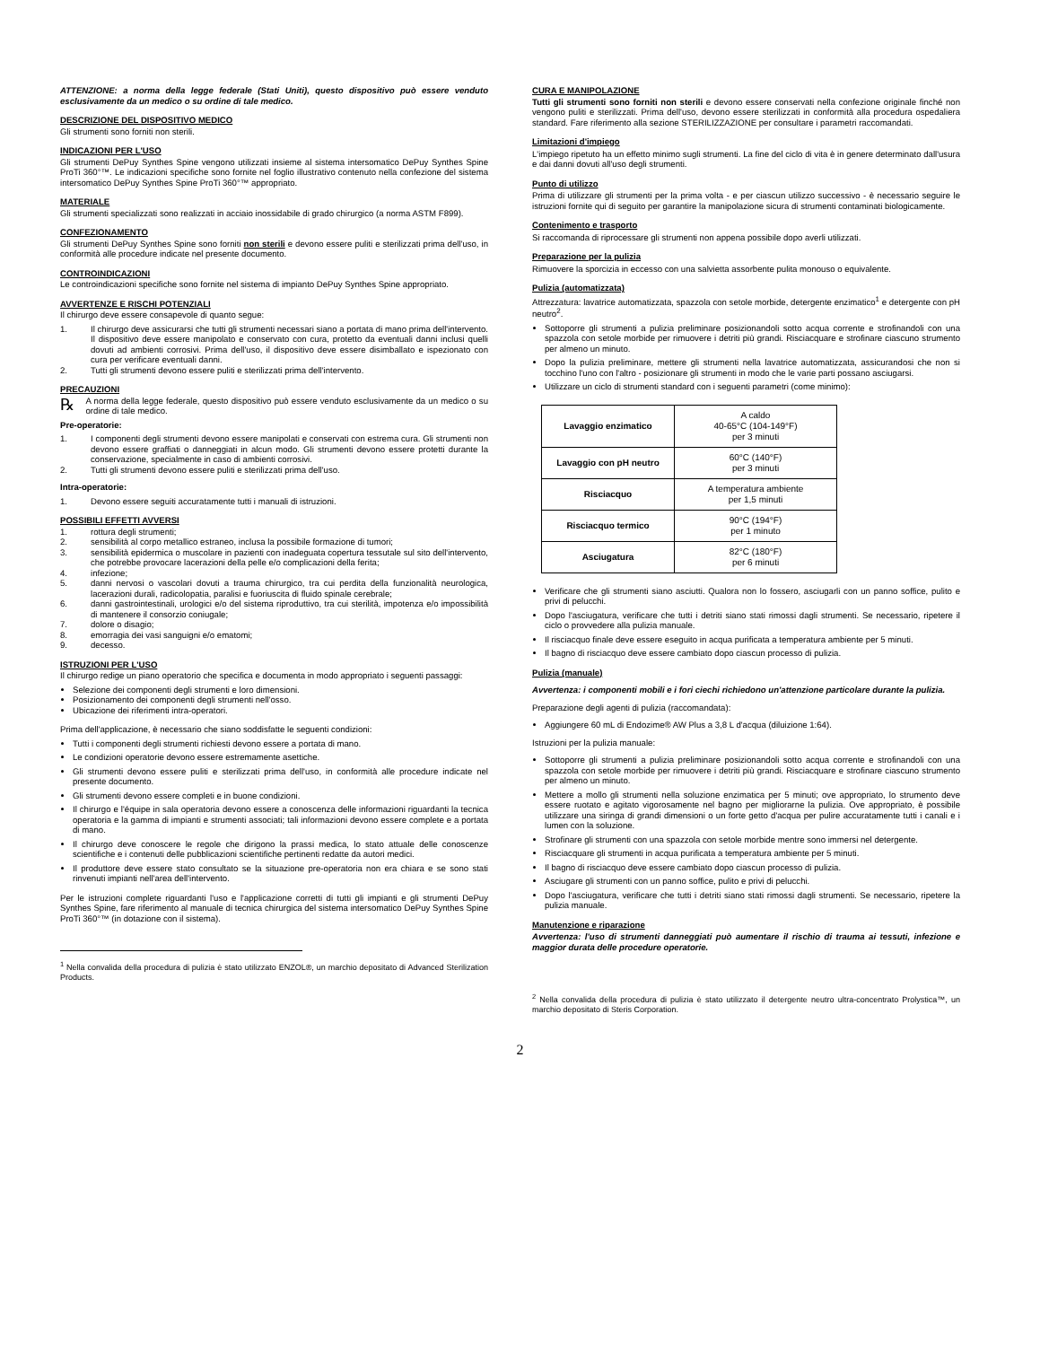ATTENZIONE: a norma della legge federale (Stati Uniti), questo dispositivo può essere venduto esclusivamente da un medico o su ordine di tale medico.
DESCRIZIONE DEL DISPOSITIVO MEDICO
Gli strumenti sono forniti non sterili.
INDICAZIONI PER L'USO
Gli strumenti DePuy Synthes Spine vengono utilizzati insieme al sistema intersomatico DePuy Synthes Spine ProTi 360°™. Le indicazioni specifiche sono fornite nel foglio illustrativo contenuto nella confezione del sistema intersomatico DePuy Synthes Spine ProTi 360°™ appropriato.
MATERIALE
Gli strumenti specializzati sono realizzati in acciaio inossidabile di grado chirurgico (a norma ASTM F899).
CONFEZIONAMENTO
Gli strumenti DePuy Synthes Spine sono forniti non sterili e devono essere puliti e sterilizzati prima dell'uso, in conformità alle procedure indicate nel presente documento.
CONTROINDICAZIONI
Le controindicazioni specifiche sono fornite nel sistema di impianto DePuy Synthes Spine appropriato.
AVVERTENZE E RISCHI POTENZIALI
Il chirurgo deve essere consapevole di quanto segue:
1. Il chirurgo deve assicurarsi che tutti gli strumenti necessari siano a portata di mano prima dell'intervento. Il dispositivo deve essere manipolato e conservato con cura, protetto da eventuali danni inclusi quelli dovuti ad ambienti corrosivi. Prima dell'uso, il dispositivo deve essere disimballato e ispezionato con cura per verificare eventuali danni.
2. Tutti gli strumenti devono essere puliti e sterilizzati prima dell'intervento.
PRECAUZIONI
℞ A norma della legge federale, questo dispositivo può essere venduto esclusivamente da un medico o su ordine di tale medico.
Pre-operatorie:
1. I componenti degli strumenti devono essere manipolati e conservati con estrema cura. Gli strumenti non devono essere graffiati o danneggiati in alcun modo. Gli strumenti devono essere protetti durante la conservazione, specialmente in caso di ambienti corrosivi.
2. Tutti gli strumenti devono essere puliti e sterilizzati prima dell'uso.
Intra-operatorie:
1. Devono essere seguiti accuratamente tutti i manuali di istruzioni.
POSSIBILI EFFETTI AVVERSI
1. rottura degli strumenti;
2. sensibilità al corpo metallico estraneo, inclusa la possibile formazione di tumori;
3. sensibilità epidermica o muscolare in pazienti con inadeguata copertura tessutale sul sito dell'intervento, che potrebbe provocare lacerazioni della pelle e/o complicazioni della ferita;
4. infezione;
5. danni nervosi o vascolari dovuti a trauma chirurgico, tra cui perdita della funzionalità neurologica, lacerazioni durali, radicolopatia, paralisi e fuoriuscita di fluido spinale cerebrale;
6. danni gastrointestinali, urologici e/o del sistema riproduttivo, tra cui sterilità, impotenza e/o impossibilità di mantenere il consorzio coniugale;
7. dolore o disagio;
8. emorragia dei vasi sanguigni e/o ematomi;
9. decesso.
ISTRUZIONI PER L'USO
Il chirurgo redige un piano operatorio che specifica e documenta in modo appropriato i seguenti passaggi:
Selezione dei componenti degli strumenti e loro dimensioni.
Posizionamento dei componenti degli strumenti nell'osso.
Ubicazione dei riferimenti intra-operatori.
Prima dell'applicazione, è necessario che siano soddisfatte le seguenti condizioni:
Tutti i componenti degli strumenti richiesti devono essere a portata di mano.
Le condizioni operatorie devono essere estremamente asettiche.
Gli strumenti devono essere puliti e sterilizzati prima dell'uso, in conformità alle procedure indicate nel presente documento.
Gli strumenti devono essere completi e in buone condizioni.
Il chirurgo e l'équipe in sala operatoria devono essere a conoscenza delle informazioni riguardanti la tecnica operatoria e la gamma di impianti e strumenti associati; tali informazioni devono essere complete e a portata di mano.
Il chirurgo deve conoscere le regole che dirigono la prassi medica, lo stato attuale delle conoscenze scientifiche e i contenuti delle pubblicazioni scientifiche pertinenti redatte da autori medici.
Il produttore deve essere stato consultato se la situazione pre-operatoria non era chiara e se sono stati rinvenuti impianti nell'area dell'intervento.
Per le istruzioni complete riguardanti l'uso e l'applicazione corretti di tutti gli impianti e gli strumenti DePuy Synthes Spine, fare riferimento al manuale di tecnica chirurgica del sistema intersomatico DePuy Synthes Spine ProTi 360°™ (in dotazione con il sistema).
<sup>1</sup> Nella convalida della procedura di pulizia è stato utilizzato ENZOL®, un marchio depositato di Advanced Sterilization Products.
CURA E MANIPOLAZIONE
Tutti gli strumenti sono forniti non sterili e devono essere conservati nella confezione originale finché non vengono puliti e sterilizzati. Prima dell'uso, devono essere sterilizzati in conformità alla procedura ospedaliera standard. Fare riferimento alla sezione STERILIZZAZIONE per consultare i parametri raccomandati.
Limitazioni d'impiego
L'impiego ripetuto ha un effetto minimo sugli strumenti. La fine del ciclo di vita è in genere determinato dall'usura e dai danni dovuti all'uso degli strumenti.
Punto di utilizzo
Prima di utilizzare gli strumenti per la prima volta - e per ciascun utilizzo successivo - è necessario seguire le istruzioni fornite qui di seguito per garantire la manipolazione sicura di strumenti contaminati biologicamente.
Contenimento e trasporto
Si raccomanda di riprocessare gli strumenti non appena possibile dopo averli utilizzati.
Preparazione per la pulizia
Rimuovere la sporcizia in eccesso con una salvietta assorbente pulita monouso o equivalente.
Pulizia (automatizzata)
Attrezzatura: lavatrice automatizzata, spazzola con setole morbide, detergente enzimatico<sup>1</sup> e detergente con pH neutro<sup>2</sup>.
Sottoporre gli strumenti a pulizia preliminare posizionandoli sotto acqua corrente e strofinandoli con una spazzola con setole morbide per rimuovere i detriti più grandi. Risciacquare e strofinare ciascuno strumento per almeno un minuto.
Dopo la pulizia preliminare, mettere gli strumenti nella lavatrice automatizzata, assicurandosi che non si tocchino l'uno con l'altro - posizionare gli strumenti in modo che le varie parti possano asciugarsi.
Utilizzare un ciclo di strumenti standard con i seguenti parametri (come minimo):
| Lavaggio enzimatico | A caldo 40-65°C (104-149°F) per 3 minuti |
| Lavaggio con pH neutro | 60°C (140°F) per 3 minuti |
| Risciacquo | A temperatura ambiente per 1,5 minuti |
| Risciacquo termico | 90°C (194°F) per 1 minuto |
| Asciugatura | 82°C (180°F) per 6 minuti |
Verificare che gli strumenti siano asciutti. Qualora non lo fossero, asciugarli con un panno soffice, pulito e privi di pelucchi.
Dopo l'asciugatura, verificare che tutti i detriti siano stati rimossi dagli strumenti. Se necessario, ripetere il ciclo o provvedere alla pulizia manuale.
Il risciacquo finale deve essere eseguito in acqua purificata a temperatura ambiente per 5 minuti.
Il bagno di risciacquo deve essere cambiato dopo ciascun processo di pulizia.
Pulizia (manuale)
Avvertenza: i componenti mobili e i fori ciechi richiedono un'attenzione particolare durante la pulizia.
Preparazione degli agenti di pulizia (raccomandata):
Aggiungere 60 mL di Endozime® AW Plus a 3,8 L d'acqua (diluizione 1:64).
Istruzioni per la pulizia manuale:
Sottoporre gli strumenti a pulizia preliminare posizionandoli sotto acqua corrente e strofinandoli con una spazzola con setole morbide per rimuovere i detriti più grandi. Risciacquare e strofinare ciascuno strumento per almeno un minuto.
Mettere a mollo gli strumenti nella soluzione enzimatica per 5 minuti; ove appropriato, lo strumento deve essere ruotato e agitato vigorosamente nel bagno per migliorarne la pulizia. Ove appropriato, è possibile utilizzare una siringa di grandi dimensioni o un forte getto d'acqua per pulire accuratamente tutti i canali e i lumen con la soluzione.
Strofinare gli strumenti con una spazzola con setole morbide mentre sono immersi nel detergente.
Risciacquare gli strumenti in acqua purificata a temperatura ambiente per 5 minuti.
Il bagno di risciacquo deve essere cambiato dopo ciascun processo di pulizia.
Asciugare gli strumenti con un panno soffice, pulito e privi di pelucchi.
Dopo l'asciugatura, verificare che tutti i detriti siano stati rimossi dagli strumenti. Se necessario, ripetere la pulizia manuale.
Manutenzione e riparazione
Avvertenza: l'uso di strumenti danneggiati può aumentare il rischio di trauma ai tessuti, infezione e maggior durata delle procedure operatorie.
<sup>2</sup> Nella convalida della procedura di pulizia è stato utilizzato il detergente neutro ultra-concentrato Prolystica™, un marchio depositato di Steris Corporation.
2